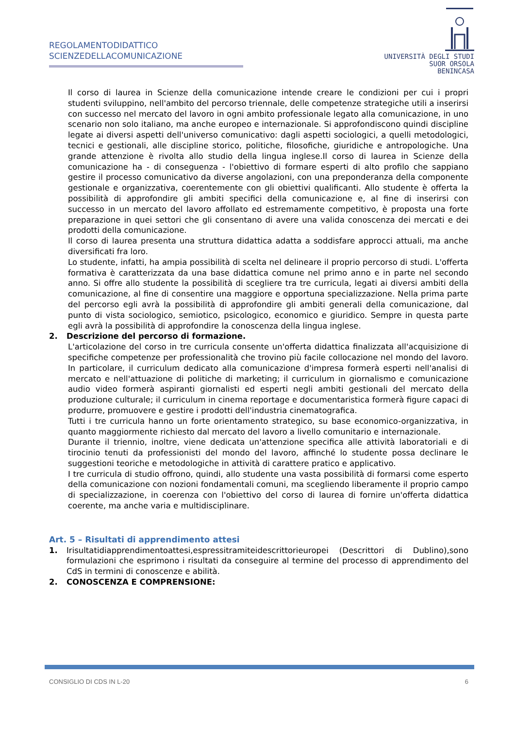REGOLAMENTODIDATTICO
SCIENZEDELLACOMUNICAZIONE
UNIVERSITÀ DEGLI STUDI
SUOR ORSOLA
BENINCASA
Il corso di laurea in Scienze della comunicazione intende creare le condizioni per cui i propri studenti sviluppino, nell'ambito del percorso triennale, delle competenze strategiche utili a inserirsi con successo nel mercato del lavoro in ogni ambito professionale legato alla comunicazione, in uno scenario non solo italiano, ma anche europeo e internazionale. Si approfondiscono quindi discipline legate ai diversi aspetti dell'universo comunicativo: dagli aspetti sociologici, a quelli metodologici, tecnici e gestionali, alle discipline storico, politiche, filosofiche, giuridiche e antropologiche. Una grande attenzione è rivolta allo studio della lingua inglese.Il corso di laurea in Scienze della comunicazione ha - di conseguenza - l'obiettivo di formare esperti di alto profilo che sappiano gestire il processo comunicativo da diverse angolazioni, con una preponderanza della componente gestionale e organizzativa, coerentemente con gli obiettivi qualificanti. Allo studente è offerta la possibilità di approfondire gli ambiti specifici della comunicazione e, al fine di inserirsi con successo in un mercato del lavoro affollato ed estremamente competitivo, è proposta una forte preparazione in quei settori che gli consentano di avere una valida conoscenza dei mercati e dei prodotti della comunicazione.
Il corso di laurea presenta una struttura didattica adatta a soddisfare approcci attuali, ma anche diversificati fra loro.
Lo studente, infatti, ha ampia possibilità di scelta nel delineare il proprio percorso di studi. L'offerta formativa è caratterizzata da una base didattica comune nel primo anno e in parte nel secondo anno. Si offre allo studente la possibilità di scegliere tra tre curricula, legati ai diversi ambiti della comunicazione, al fine di consentire una maggiore e opportuna specializzazione. Nella prima parte del percorso egli avrà la possibilità di approfondire gli ambiti generali della comunicazione, dal punto di vista sociologico, semiotico, psicologico, economico e giuridico. Sempre in questa parte egli avrà la possibilità di approfondire la conoscenza della lingua inglese.
2. Descrizione del percorso di formazione.
L'articolazione del corso in tre curricula consente un'offerta didattica finalizzata all'acquisizione di specifiche competenze per professionalità che trovino più facile collocazione nel mondo del lavoro. In particolare, il curriculum dedicato alla comunicazione d'impresa formerà esperti nell'analisi di mercato e nell'attuazione di politiche di marketing; il curriculum in giornalismo e comunicazione audio video formerà aspiranti giornalisti ed esperti negli ambiti gestionali del mercato della produzione culturale; il curriculum in cinema reportage e documentaristica formerà figure capaci di produrre, promuovere e gestire i prodotti dell'industria cinematografica.
Tutti i tre curricula hanno un forte orientamento strategico, su base economico-organizzativa, in quanto maggiormente richiesto dal mercato del lavoro a livello comunitario e internazionale.
Durante il triennio, inoltre, viene dedicata un'attenzione specifica alle attività laboratoriali e di tirocinio tenuti da professionisti del mondo del lavoro, affinché lo studente possa declinare le suggestioni teoriche e metodologiche in attività di carattere pratico e applicativo.
I tre curricula di studio offrono, quindi, allo studente una vasta possibilità di formarsi come esperto della comunicazione con nozioni fondamentali comuni, ma scegliendo liberamente il proprio campo di specializzazione, in coerenza con l'obiettivo del corso di laurea di fornire un'offerta didattica coerente, ma anche varia e multidisciplinare.
Art. 5 – Risultati di apprendimento attesi
1. Irisultatidiapprendimentoattesi,espressitramiteidescrittorieuropei (Descrittori di Dublino),sono formulazioni che esprimono i risultati da conseguire al termine del processo di apprendimento del CdS in termini di conoscenze e abilità.
2. CONOSCENZA E COMPRENSIONE:
CONSIGLIO DI CDS IN L-20 6